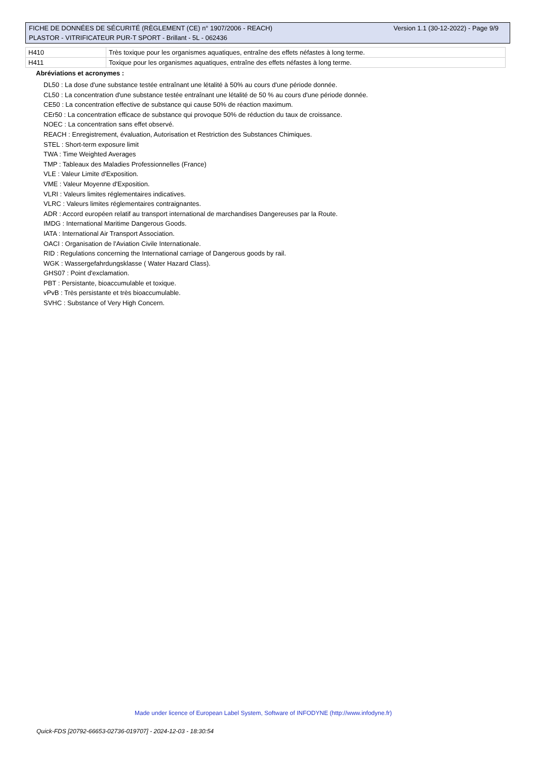Version 1.1 (30-12-2022) - Page 9/9 FICHE DE DONNÉES DE SÉCURITÉ (RÈGLEMENT (CE) n° 1907/2006 - REACH)
PLASTOR - VITRIFICATEUR PUR-T SPORT - Brillant - 5L - 062436
| H410 | Très toxique pour les organismes aquatiques, entraîne des effets néfastes à long terme. |
| H411 | Toxique pour les organismes aquatiques, entraîne des effets néfastes à long terme. |
Abréviations et acronymes :
DL50 : La dose d'une substance testée entraînant une létalité à 50% au cours d'une période donnée.
CL50 : La concentration d'une substance testée entraînant une létalité de 50 % au cours d'une période donnée.
CE50 : La concentration effective de substance qui cause 50% de réaction maximum.
CEr50 : La concentration efficace de substance qui provoque 50% de réduction du taux de croissance.
NOEC : La concentration sans effet observé.
REACH : Enregistrement, évaluation, Autorisation et Restriction des Substances Chimiques.
STEL : Short-term exposure limit
TWA : Time Weighted Averages
TMP : Tableaux des Maladies Professionnelles (France)
VLE : Valeur Limite d'Exposition.
VME : Valeur Moyenne d'Exposition.
VLRI : Valeurs limites réglementaires indicatives.
VLRC : Valeurs limites réglementaires contraignantes.
ADR : Accord européen relatif au transport international de marchandises Dangereuses par la Route.
IMDG : International Maritime Dangerous Goods.
IATA : International Air Transport Association.
OACI : Organisation de l'Aviation Civile Internationale.
RID : Regulations concerning the International carriage of Dangerous goods by rail.
WGK : Wassergefahrdungsklasse ( Water Hazard Class).
GHS07 : Point d'exclamation.
PBT : Persistante, bioaccumulable et toxique.
vPvB : Très persistante et très bioaccumulable.
SVHC : Substance of Very High Concern.
Made under licence of European Label System, Software of INFODYNE (http://www.infodyne.fr)
Quick-FDS [20792-66653-02736-019707] - 2024-12-03 - 18:30:54